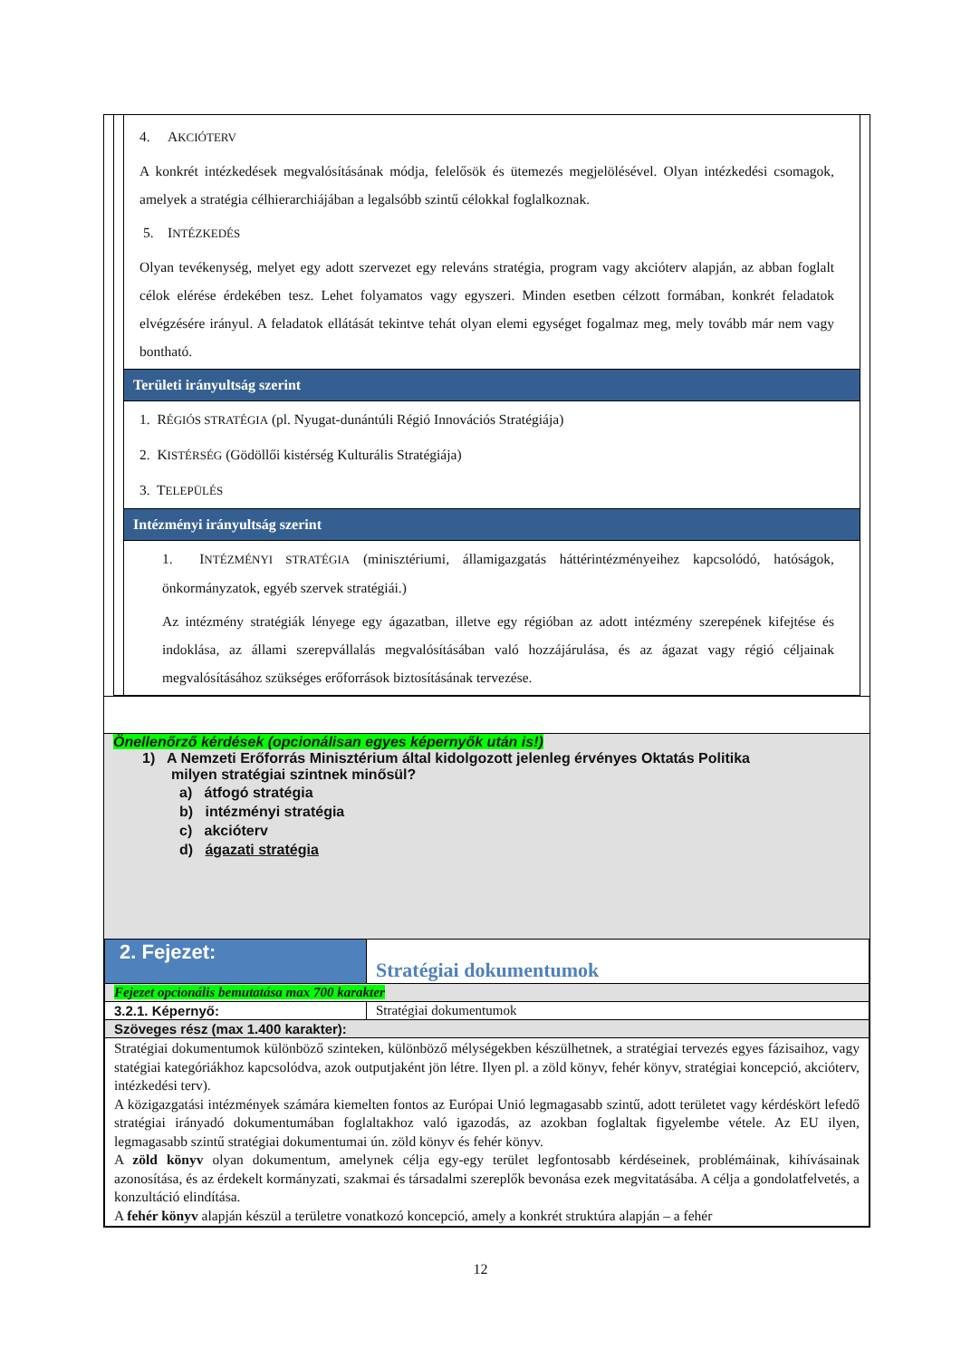4. AKCIÓTERV
A konkrét intézkedések megvalósításának módja, felelősök és ütemezés megjelölésével. Olyan intézkedési csomagok, amelyek a stratégia célhierarchiájában a legalsóbb szintű célokkal foglalkoznak.
5. INTÉZKEDÉS
Olyan tevékenység, melyet egy adott szervezet egy releváns stratégia, program vagy akcióterv alapján, az abban foglalt célok elérése érdekében tesz. Lehet folyamatos vagy egyszeri. Minden esetben célzott formában, konkrét feladatok elvégzésére irányul. A feladatok ellátását tekintve tehát olyan elemi egységet fogalmaz meg, mely tovább már nem vagy bontható.
Területi irányultság szerint
1. RÉGIÓS STRATÉGIA (pl. Nyugat-dunántúli Régió Innovációs Stratégiája)
2. KISTÉRSÉG (Gödöllői kistérség Kulturális Stratégiája)
3. TELEPÜLÉS
Intézményi irányultság szerint
1. INTÉZMÉNYI STRATÉGIA (minisztériumi, államigazgatás háttérintézményeihez kapcsolódó, hatóságok, önkormányzatok, egyéb szervek stratégiái.)
Az intézmény stratégiák lényege egy ágazatban, illetve egy régióban az adott intézmény szerepének kifejtése és indoklása, az állami szerepvállalás megvalósításában való hozzájárulása, és az ágazat vagy régió céljainak megvalósításához szükséges erőforrások biztosításának tervezése.
Önellenőrző kérdések (opcionálisan egyes képernyők után is!)
1) A Nemzeti Erőforrás Minisztérium által kidolgozott jelenleg érvényes Oktatás Politika
milyen stratégiai szintnek minősül?
a) átfogó stratégia
b) intézményi stratégia
c) akcióterv
d) ágazati stratégia
| 2. Fejezet: | Stratégiai dokumentumok |
| Fejezet opcionális bemutatása max 700 karakter | |
| 3.2.1. Képernyő: | Stratégiai dokumentumok |
| Szöveges rész (max 1.400 karakter): | |
| Stratégiai dokumentumok különböző szinteken, különböző mélységekben készülhetnek, a stratégiai tervezés egyes fázisaihoz, vagy statégiai kategóriákhoz kapcsolódva, azok outputjaként jön létre. Ilyen pl. a zöld könyv, fehér könyv, stratégiai koncepció, akcióterv, intézkedési terv). A közigazgatási intézmények számára kiemelten fontos az Európai Unió legmagasabb szintű, adott területet vagy kérdéskört lefedő stratégiai irányadó dokumentumában foglaltakhoz való igazodás, az azokban foglaltak figyelembe vétele. Az EU ilyen, legmagasabb szintű stratégiai dokumentumai ún. zöld könyv és fehér könyv. A zöld könyv olyan dokumentum, amelynek célja egy-egy terület legfontosabb kérdéseinek, problémáinak, kihívásainak azonosítása, és az érdekelt kormányzati, szakmai és társadalmi szereplők bevonása ezek megvitatásába. A célja a gondolatfelvetés, a konzultáció elindítása. A fehér könyv alapján készül a területre vonatkozó koncepció, amely a konkrét struktúra alapján – a fehér | |
12